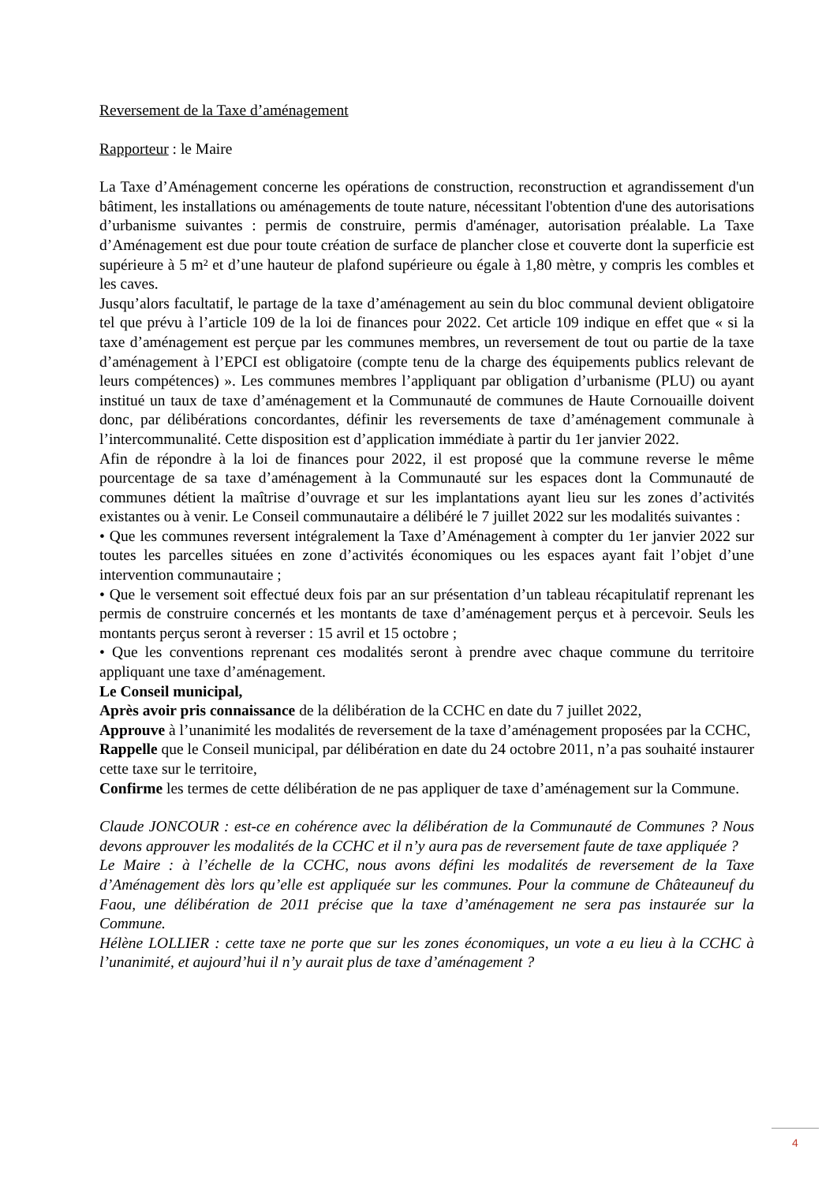Reversement de la Taxe d’aménagement
Rapporteur : le Maire
La Taxe d’Aménagement concerne les opérations de construction, reconstruction et agrandissement d'un bâtiment, les installations ou aménagements de toute nature, nécessitant l'obtention d'une des autorisations d’urbanisme suivantes : permis de construire, permis d'aménager, autorisation préalable. La Taxe d’Aménagement est due pour toute création de surface de plancher close et couverte dont la superficie est supérieure à 5 m² et d’une hauteur de plafond supérieure ou égale à 1,80 mètre, y compris les combles et les caves.
Jusqu’alors facultatif, le partage de la taxe d’aménagement au sein du bloc communal devient obligatoire tel que prévu à l’article 109 de la loi de finances pour 2022. Cet article 109 indique en effet que « si la taxe d’aménagement est perçue par les communes membres, un reversement de tout ou partie de la taxe d’aménagement à l’EPCI est obligatoire (compte tenu de la charge des équipements publics relevant de leurs compétences) ». Les communes membres l’appliquant par obligation d’urbanisme (PLU) ou ayant institué un taux de taxe d’aménagement et la Communauté de communes de Haute Cornouaille doivent donc, par délibérations concordantes, définir les reversements de taxe d’aménagement communale à l’intercommunalité. Cette disposition est d’application immédiate à partir du 1er janvier 2022.
Afin de répondre à la loi de finances pour 2022, il est proposé que la commune reverse le même pourcentage de sa taxe d’aménagement à la Communauté sur les espaces dont la Communauté de communes détient la maîtrise d’ouvrage et sur les implantations ayant lieu sur les zones d’activités existantes ou à venir. Le Conseil communautaire a délibéré le 7 juillet 2022 sur les modalités suivantes :
• Que les communes reversent intégralement la Taxe d’Aménagement à compter du 1er janvier 2022 sur toutes les parcelles situées en zone d’activités économiques ou les espaces ayant fait l’objet d’une intervention communautaire ;
• Que le versement soit effectué deux fois par an sur présentation d’un tableau récapitulatif reprenant les permis de construire concernés et les montants de taxe d’aménagement perçus et à percevoir. Seuls les montants perçus seront à reverser : 15 avril et 15 octobre ;
• Que les conventions reprenant ces modalités seront à prendre avec chaque commune du territoire appliquant une taxe d’aménagement.
Le Conseil municipal,
Après avoir pris connaissance de la délibération de la CCHC en date du 7 juillet 2022,
Approuve à l’unanimité les modalités de reversement de la taxe d’aménagement proposées par la CCHC,
Rappelle que le Conseil municipal, par délibération en date du 24 octobre 2011, n’a pas souhaité instaurer cette taxe sur le territoire,
Confirme les termes de cette délibération de ne pas appliquer de taxe d’aménagement sur la Commune.
Claude JONCOUR : est-ce en cohérence avec la délibération de la Communauté de Communes ? Nous devons approuver les modalités de la CCHC et il n’y aura pas de reversement faute de taxe appliquée ?
Le Maire : à l’échelle de la CCHC, nous avons défini les modalités de reversement de la Taxe d’Aménagement dès lors qu’elle est appliquée sur les communes. Pour la commune de Châteauneuf du Faou, une délibération de 2011 précise que la taxe d’aménagement ne sera pas instaurée sur la Commune.
Hélène LOLLIER : cette taxe ne porte que sur les zones économiques, un vote a eu lieu à la CCHC à l’unanimité, et aujourd’hui il n’y aurait plus de taxe d’aménagement ?
4